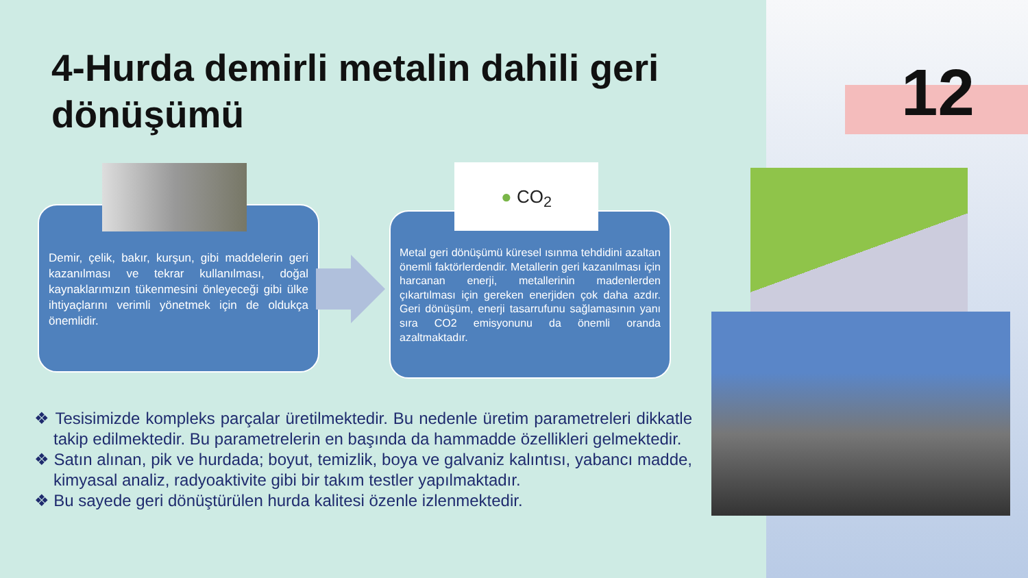4-Hurda demirli metalin dahili geri dönüşümü
12
Demir, çelik, bakır, kurşun, gibi maddelerin geri kazanılması ve tekrar kullanılması, doğal kaynaklarımızın tükenmesini önleyeceği gibi ülke ihtiyaçlarını verimli yönetmek için de oldukça önemlidir.
Metal geri dönüşümü küresel ısınma tehdidini azaltan önemli faktörlerdendir. Metallerin geri kazanılması için harcanan enerji, metallerinin madenlerden çıkartılması için gereken enerjiden çok daha azdır. Geri dönüşüm, enerji tasarrufunu sağlamasının yanı sıra CO2 emisyonunu da önemli oranda azaltmaktadır.
● CO<sub>2</sub>
❖ Tesisimizde kompleks parçalar üretilmektedir. Bu nedenle üretim parametreleri dikkatle takip edilmektedir. Bu parametrelerin en başında da hammadde özellikleri gelmektedir.
❖ Satın alınan, pik ve hurdada; boyut, temizlik, boya ve galvaniz kalıntısı, yabancı madde, kimyasal analiz, radyoaktivite gibi bir takım testler yapılmaktadır.
❖ Bu sayede geri dönüştürülen hurda kalitesi özenle izlenmektedir.